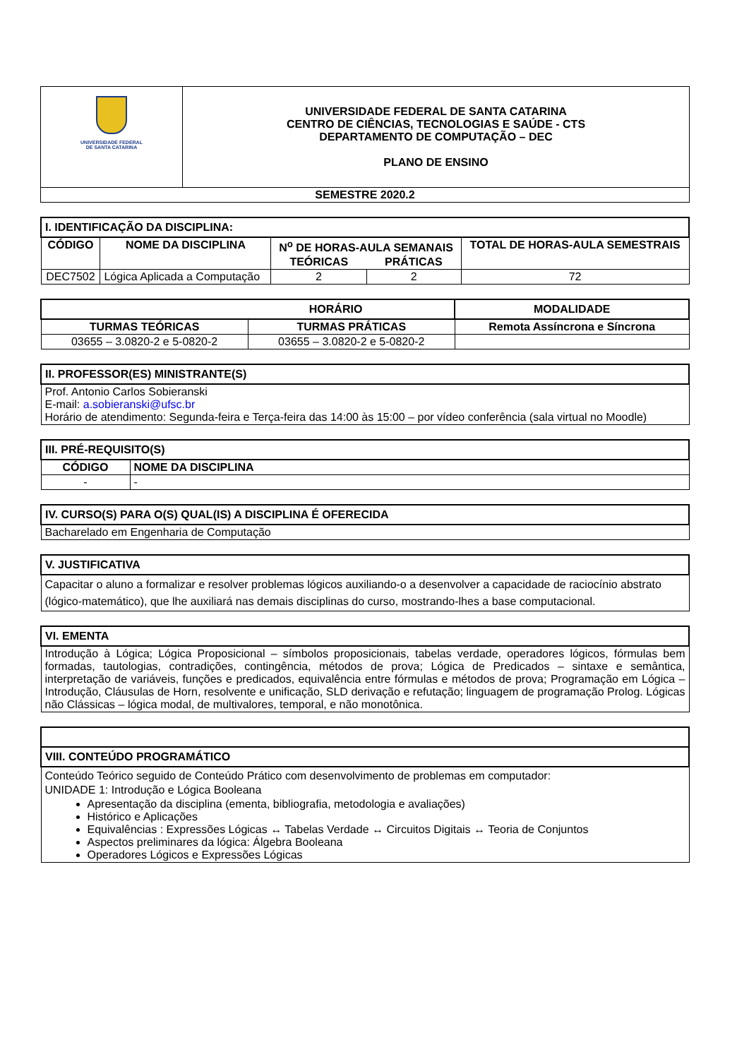| UNIVERSIDADE FEDERAL DE SANTA CATARINA | UNIVERSIDADE FEDERAL DE SANTA CATARINA CENTRO DE CIÊNCIAS, TECNOLOGIAS E SAÚDE - CTS DEPARTAMENTO DE COMPUTAÇÃO – DEC PLANO DE ENSINO |
| SEMESTRE 2020.2 | |
| I. IDENTIFICAÇÃO DA DISCIPLINA: | | | | |
| CÓDIGO | NOME DA DISCIPLINA | N<sup>o</sup> DE HORAS-AULA SEMANAIS | | TOTAL DE HORAS-AULA SEMESTRAIS |
| | | TEÓRICAS | PRÁTICAS | |
| DEC7502 | Lógica Aplicada a Computação | 2 | 2 | 72 |
| HORÁRIO | | MODALIDADE |
| --- | --- | --- |
| TURMAS TEÓRICAS | TURMAS PRÁTICAS | Remota Assíncrona e Síncrona |
| 03655 – 3.0820-2 e 5-0820-2 | 03655 – 3.0820-2 e 5-0820-2 | |
| II. PROFESSOR(ES) MINISTRANTE(S) |
| Prof. Antonio Carlos Sobieranski E-mail: a.sobieranski@ufsc.br Horário de atendimento: Segunda-feira e Terça-feira das 14:00 às 15:00 – por vídeo conferência (sala virtual no Moodle) |
| III. PRÉ-REQUISITO(S) | |
| CÓDIGO | NOME DA DISCIPLINA |
| - | - |
| IV. CURSO(S) PARA O(S) QUAL(IS) A DISCIPLINA É OFERECIDA |
| Bacharelado em Engenharia de Computação |
| V. JUSTIFICATIVA |
| Capacitar o aluno a formalizar e resolver problemas lógicos auxiliando-o a desenvolver a capacidade de raciocínio abstrato (lógico-matemático), que lhe auxiliará nas demais disciplinas do curso, mostrando-lhes a base computacional. |
| VI. EMENTA |
| Introdução à Lógica; Lógica Proposicional – símbolos proposicionais, tabelas verdade, operadores lógicos, fórmulas bem formadas, tautologias, contradições, contingência, métodos de prova; Lógica de Predicados – sintaxe e semântica, interpretação de variáveis, funções e predicados, equivalência entre fórmulas e métodos de prova; Programação em Lógica – Introdução, Cláusulas de Horn, resolvente e unificação, SLD derivação e refutação; linguagem de programação Prolog. Lógicas não Clássicas – lógica modal, de multivalores, temporal, e não monotônica. |
| VIII. CONTEÚDO PROGRAMÁTICO |
| Conteúdo Teórico seguido de Conteúdo Prático com desenvolvimento de problemas em computador: UNIDADE 1: Introdução e Lógica Booleana Apresentação da disciplina (ementa, bibliografia, metodologia e avaliações) Histórico e Aplicações Equivalências : Expressões Lógicas ↔ Tabelas Verdade ↔ Circuitos Digitais ↔ Teoria de Conjuntos Aspectos preliminares da lógica: Álgebra Booleana Operadores Lógicos e Expressões Lógicas |